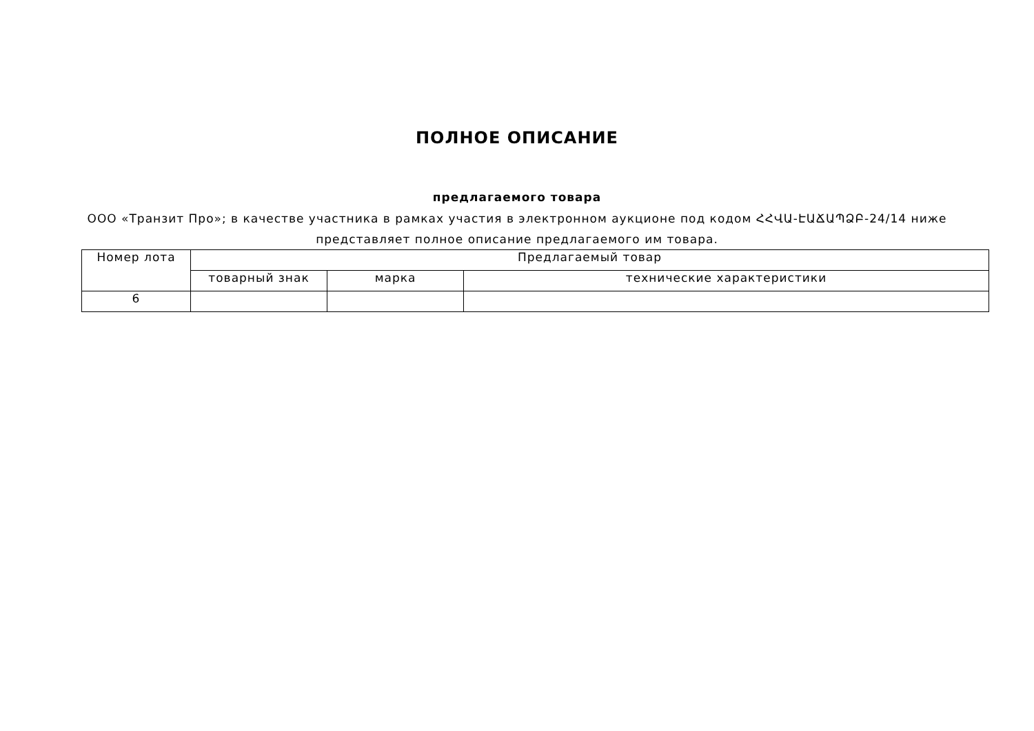ПОЛНОЕ ОПИСАНИЕ
предлагаемого товара
ООО «Транзит Про»; в качестве участника в рамках участия в электронном аукционе под кодом ՀՀՎԱ-ԷԱՃԱՊՁԲ-24/14 ниже
представляет полное описание предлагаемого им товара.
| Номер лота | Предлагаемый товар | | |
| --- | --- | --- | --- |
| | товарный знак | марка | технические характеристики |
| 6 | | | |